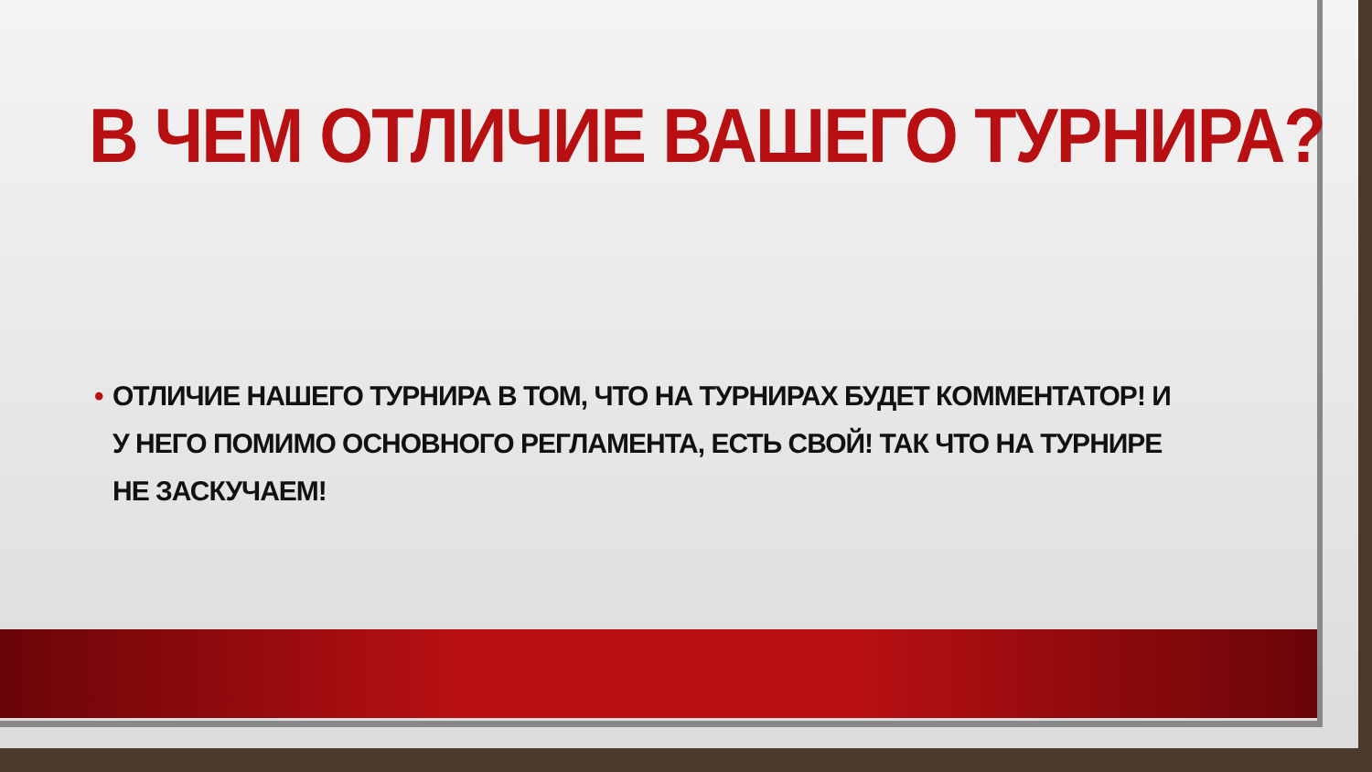В ЧЕМ ОТЛИЧИЕ ВАШЕГО ТУРНИРА?
• ОТЛИЧИЕ НАШЕГО ТУРНИРА В ТОМ, ЧТО НА ТУРНИРАХ БУДЕТ КОММЕНТАТОР! И У НЕГО ПОМИМО ОСНОВНОГО РЕГЛАМЕНТА, ЕСТЬ СВОЙ! ТАК ЧТО НА ТУРНИРЕ НЕ ЗАСКУЧАЕМ!